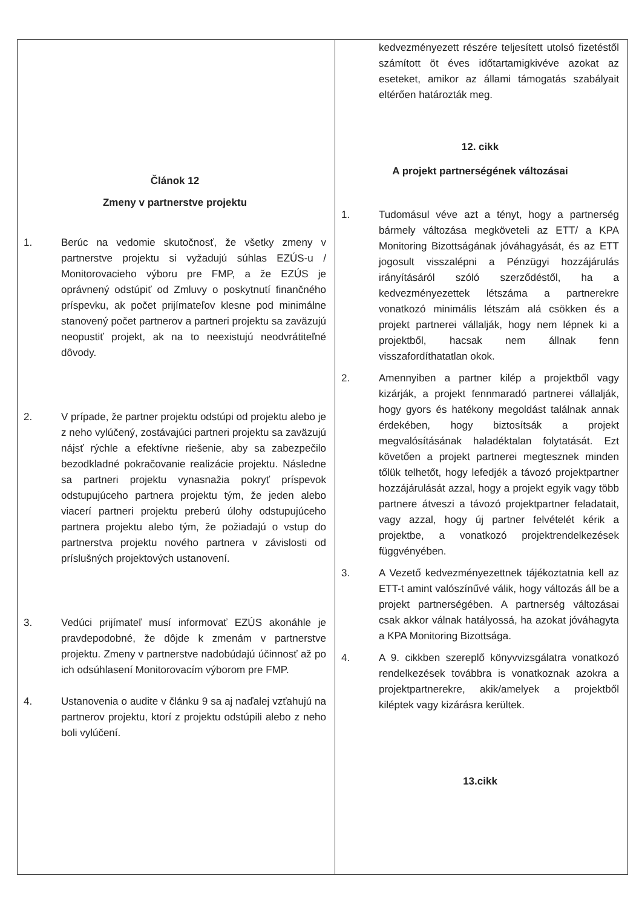| Článok 12 Zmeny v partnerstve projektu 1. Berúc na vedomie skutočnosť, že všetky zmeny v partnerstve projektu si vyžadujú súhlas EZÚS-u / Monitorovacieho výboru pre FMP, a že EZÚS je oprávnený odstúpiť od Zmluvy o poskytnutí finančného príspevku, ak počet prijímateľov klesne pod minimálne stanovený počet partnerov a partneri projektu sa zaväzujú neopustiť projekt, ak na to neexistujú neodvrátiteľné dôvody. 2. V prípade, že partner projektu odstúpi od projektu alebo je z neho vylúčený, zostávajúci partneri projektu sa zaväzujú nájsť rýchle a efektívne riešenie, aby sa zabezpečilo bezodkladné pokračovanie realizácie projektu. Následne sa partneri projektu vynasnažia pokryť príspevok odstupujúceho partnera projektu tým, že jeden alebo viacerí partneri projektu preberú úlohy odstupujúceho partnera projektu alebo tým, že požiadajú o vstup do partnerstva projektu nového partnera v závislosti od príslušných projektových ustanovení. 3. Vedúci prijímateľ musí informovať EZÚS akonáhle je pravdepodobné, že dôjde k zmenám v partnerstve projektu. Zmeny v partnerstve nadobúdajú účinnosť až po ich odsúhlasení Monitorovacím výborom pre FMP. 4. Ustanovenia o audite v článku 9 sa aj naďalej vzťahujú na partnerov projektu, ktorí z projektu odstúpili alebo z neho boli vylúčení. | kedvezményezett részére teljesített utolsó fizetéstől számított öt éves időtartamigkivéve azokat az eseteket, amikor az állami támogatás szabályait eltérően határozták meg. 12. cikk A projekt partnerségének változásai 1. Tudomásul véve azt a tényt, hogy a partnerség bármely változása megköveteli az ETT/ a KPA Monitoring Bizottságának jóváhagyását, és az ETT jogosult visszalépni a Pénzügyi hozzájárulás irányításáról szóló szerződéstől, ha a kedvezményezettek létszáma a partnerekre vonatkozó minimális létszám alá csökken és a projekt partnerei vállalják, hogy nem lépnek ki a projektből, hacsak nem állnak fenn visszafordíthatatlan okok. 2. Amennyiben a partner kilép a projektből vagy kizárják, a projekt fennmaradó partnerei vállalják, hogy gyors és hatékony megoldást találnak annak érdekében, hogy biztosítsák a projekt megvalósításának haladéktalan folytatását. Ezt követően a projekt partnerei megtesznek minden tőlük telhetőt, hogy lefedjék a távozó projektpartner hozzájárulását azzal, hogy a projekt egyik vagy több partnere átveszi a távozó projektpartner feladatait, vagy azzal, hogy új partner felvételét kérik a projektbe, a vonatkozó projektrendelkezések függvényében. 3. A Vezető kedvezményezettnek tájékoztatnia kell az ETT-t amint valószínűvé válik, hogy változás áll be a projekt partnerségében. A partnerség változásai csak akkor válnak hatályossá, ha azokat jóváhagyta a KPA Monitoring Bizottsága. 4. A 9. cikkben szereplő könyvvizsgálatra vonatkozó rendelkezések továbbra is vonatkoznak azokra a projektpartnerekre, akik/amelyek a projektből kiléptek vagy kizárásra kerültek. 13.cikk |